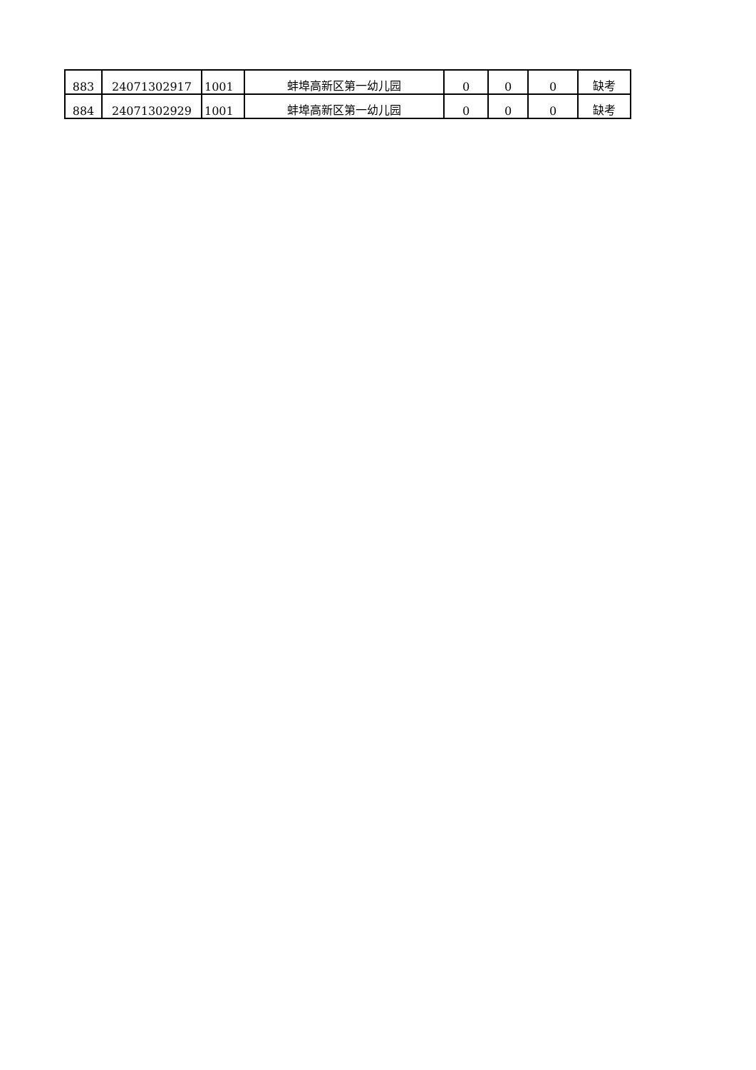| 883 | 24071302917 | 1001 | 蚌埠高新区第一幼儿园 | 0 | 0 | 0 | 缺考 |
| 884 | 24071302929 | 1001 | 蚌埠高新区第一幼儿园 | 0 | 0 | 0 | 缺考 |